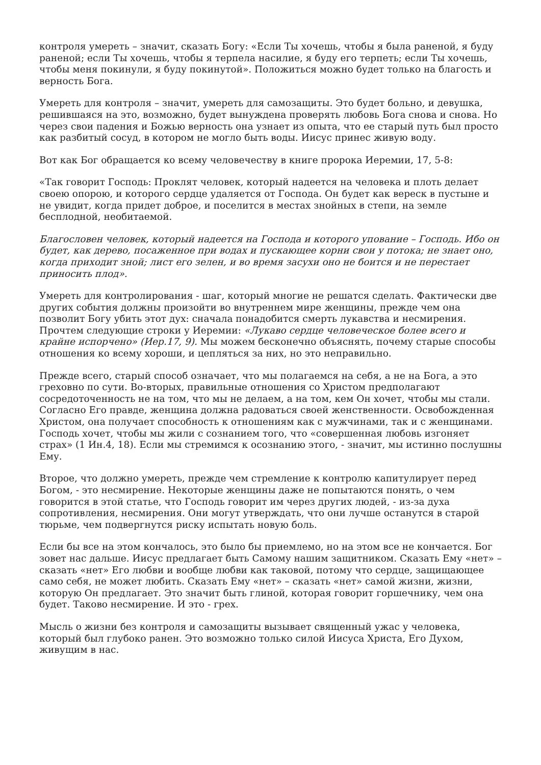контроля умереть – значит, сказать Богу: «Если Ты хочешь, чтобы я была раненой, я буду раненой; если Ты хочешь, чтобы я терпела насилие, я буду его терпеть; если Ты хочешь, чтобы меня покинули, я буду покинутой». Положиться можно будет только на благость и верность Бога.
Умереть для контроля – значит, умереть для самозащиты. Это будет больно, и девушка, решившаяся на это, возможно, будет вынуждена проверять любовь Бога снова и снова. Но через свои падения и Божью верность она узнает из опыта, что ее старый путь был просто как разбитый сосуд, в котором не могло быть воды. Иисус принес живую воду.
Вот как Бог обращается ко всему человечеству в книге пророка Иеремии, 17, 5-8:
«Так говорит Господь: Проклят человек, который надеется на человека и плоть делает своею опорою, и которого сердце удаляется от Господа. Он будет как вереск в пустыне и не увидит, когда придет доброе, и поселится в местах знойных в степи, на земле бесплодной, необитаемой.
Благословен человек, который надеется на Господа и которого упование – Господь. Ибо он будет, как дерево, посаженное при водах и пускающее корни свои у потока; не знает оно, когда приходит зной; лист его зелен, и во время засухи оно не боится и не перестает приносить плод».
Умереть для контролирования - шаг, который многие не решатся сделать. Фактически две других события должны произойти во внутреннем мире женщины, прежде чем она позволит Богу убить этот дух: сначала понадобится смерть лукавства и несмирения. Прочтем следующие строки у Иеремии: «Лукаво сердце человеческое более всего и крайне испорчено» (Иер.17, 9). Мы можем бесконечно объяснять, почему старые способы отношения ко всему хороши, и цепляться за них, но это неправильно.
Прежде всего, старый способ означает, что мы полагаемся на себя, а не на Бога, а это греховно по сути. Во-вторых, правильные отношения со Христом предполагают сосредоточенность не на том, что мы не делаем, а на том, кем Он хочет, чтобы мы стали. Согласно Его правде, женщина должна радоваться своей женственности. Освобожденная Христом, она получает способность к отношениям как с мужчинами, так и с женщинами. Господь хочет, чтобы мы жили с сознанием того, что «совершенная любовь изгоняет страх» (1 Ин.4, 18). Если мы стремимся к осознанию этого, - значит, мы истинно послушны Ему.
Второе, что должно умереть, прежде чем стремление к контролю капитулирует перед Богом, - это несмирение. Некоторые женщины даже не попытаются понять, о чем говорится в этой статье, что Господь говорит им через других людей, - из-за духа сопротивления, несмирения. Они могут утверждать, что они лучше останутся в старой тюрьме, чем подвергнутся риску испытать новую боль.
Если бы все на этом кончалось, это было бы приемлемо, но на этом все не кончается. Бог зовет нас дальше. Иисус предлагает быть Самому нашим защитником. Сказать Ему «нет» – сказать «нет» Его любви и вообще любви как таковой, потому что сердце, защищающее само себя, не может любить. Сказать Ему «нет» – сказать «нет» самой жизни, жизни, которую Он предлагает. Это значит быть глиной, которая говорит горшечнику, чем она будет. Таково несмирение. И это - грех.
Мысль о жизни без контроля и самозащиты вызывает священный ужас у человека, который был глубоко ранен. Это возможно только силой Иисуса Христа, Его Духом, живущим в нас.